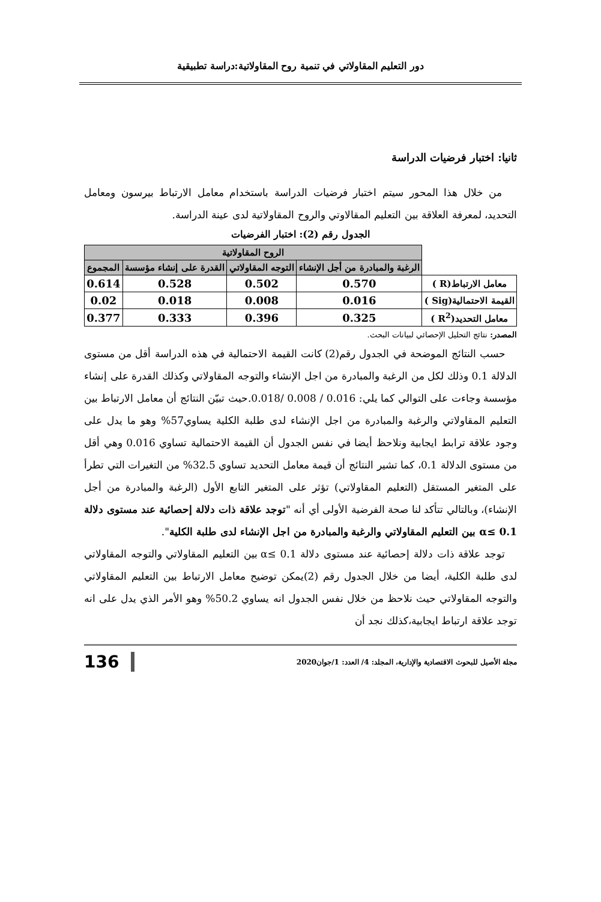دور التعليم المقاولاتي في تنمية روح المقاولاتية:دراسة تطبيقية
ثانيا: اختبار فرضيات الدراسة
من خلال هذا المحور سيتم اختبار فرضيات الدراسة باستخدام معامل الارتباط بيرسون ومعامل التحديد، لمعرفة العلاقة بين التعليم المقالاوتي والروح المقاولاتية لدى عينة الدراسة.
الجدول رقم (2): اختبار الفرضيات
| | الروح المقاولاتية | | | |
| | الرغبة والمبادرة من أجل الإنشاء | التوجه المقاولاتي | القدرة على إنشاء مؤسسة | المجموع |
| معامل الارتباط(R ) | 0.570 | 0.502 | 0.528 | 0.614 |
| القيمة الاحتمالية(Sig ) | 0.016 | 0.008 | 0.018 | 0.02 |
| معامل التحديد(R<sup>2</sup> ) | 0.325 | 0.396 | 0.333 | 0.377 |
المصدر: نتائج التحليل الإحصائي لبيانات البحث.
حسب النتائج الموضحة في الجدول رقم(2) كانت القيمة الاحتمالية في هذه الدراسة أقل من مستوى الدلالة 0.1 وذلك لكل من الرغبة والمبادرة من اجل الإنشاء والتوجه المقاولاتي وكذلك القدرة على إنشاء مؤسسة وجاءت على التوالي كما يلي: 0.016 / 0.008 /0.018.حيث تبيّن النتائج أن معامل الارتباط بين التعليم المقاولاتي والرغبة والمبادرة من اجل الإنشاء لدى طلبة الكلية يساوي57% وهو ما يدل على وجود علاقة ترابط ايجابية ونلاحظ أيضا في نفس الجدول أن القيمة الاحتمالية تساوي 0.016 وهي أقل من مستوى الدلالة 0.1، كما تشير النتائج أن قيمة معامل التحديد تساوي 32.5% من التغيرات التي تطرأ على المتغير المستقل (التعليم المقاولاتي) تؤثر على المتغير التابع الأول (الرغبة والمبادرة من أجل الإنشاء)، وبالتالي تتأكد لنا صحة الفرضية الأولى أي أنه "توجد علاقة ذات دلالة إحصائية عند مستوى دلالة 0.1 ≥α بين التعليم المقاولاتي والرغبة والمبادرة من اجل الإنشاء لدى طلبة الكلية".
توجد علاقة ذات دلالة إحصائية عند مستوى دلالة 0.1 ≥α بين التعليم المقاولاتي والتوجه المقاولاتي لدى طلبة الكلية، أيضا من خلال الجدول رقم (2)يمكن توضيح معامل الارتباط بين التعليم المقاولاتي والتوجه المقاولاتي حيث نلاحظ من خلال نفس الجدول انه يساوي 50.2% وهو الأمر الذي يدل على انه توجد علاقة ارتباط ايجابية،كذلك نجد أن
مجلة الأصيل للبحوث الاقتصادية والإدارية، المجلد: 4/ العدد: 1/جوان2020 136